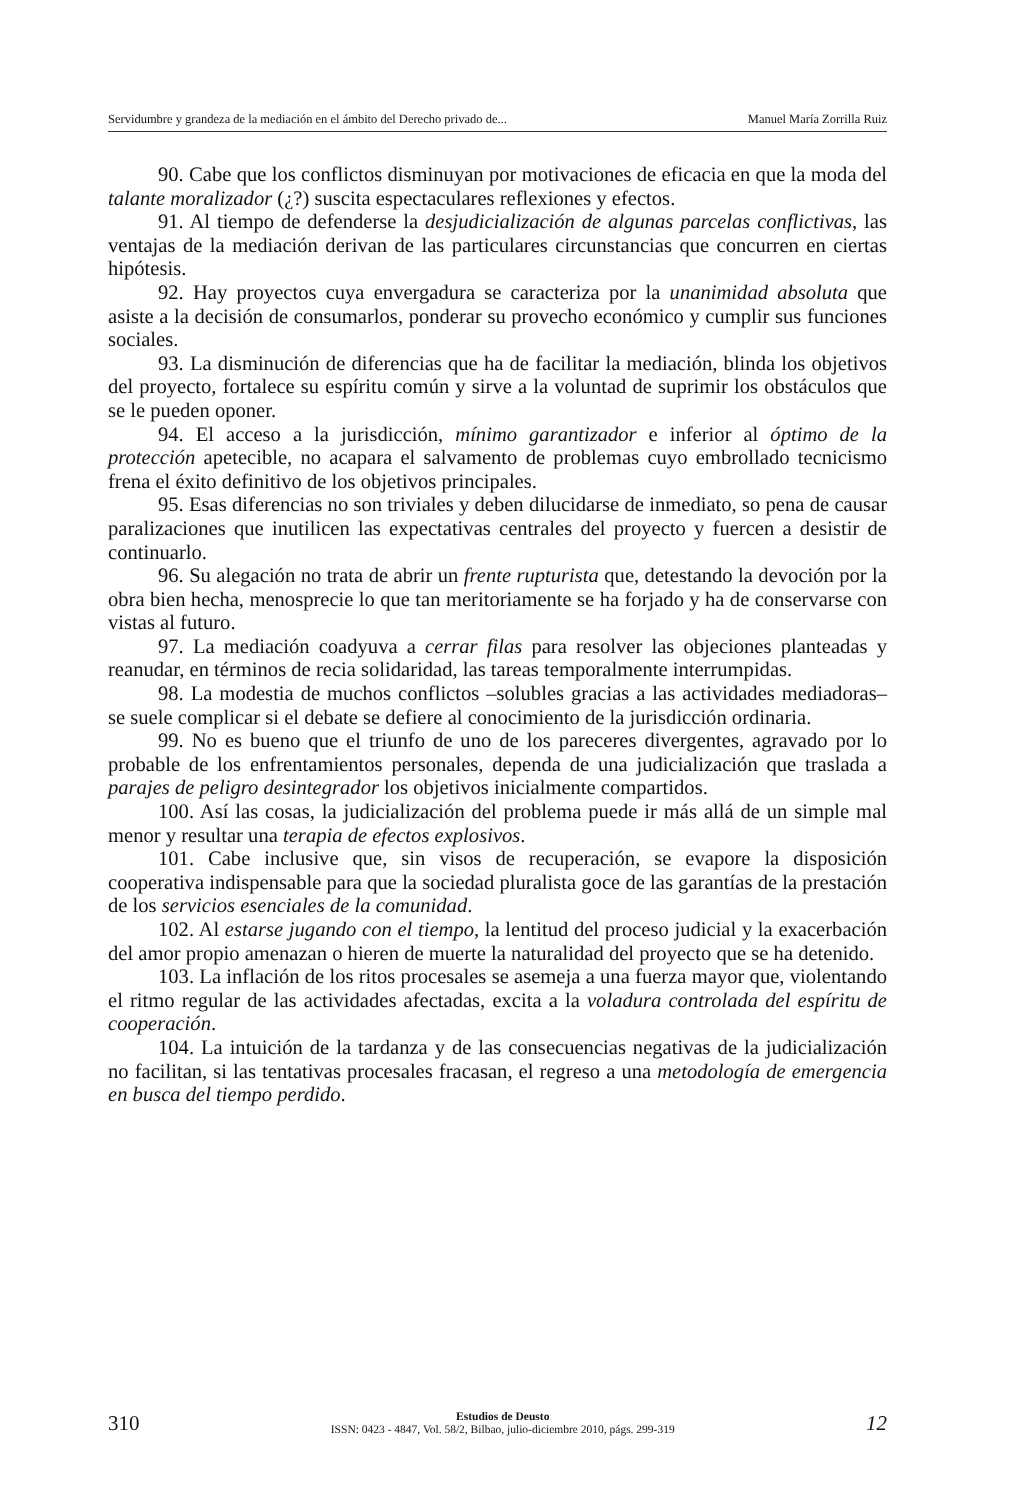Servidumbre y grandeza de la mediación en el ámbito del Derecho privado de... Manuel María Zorrilla Ruiz
90. Cabe que los conflictos disminuyan por motivaciones de eficacia en que la moda del talante moralizador (¿?) suscita espectaculares reflexiones y efectos.
91. Al tiempo de defenderse la desjudicialización de algunas parcelas conflictivas, las ventajas de la mediación derivan de las particulares circunstancias que concurren en ciertas hipótesis.
92. Hay proyectos cuya envergadura se caracteriza por la unanimidad absoluta que asiste a la decisión de consumarlos, ponderar su provecho económico y cumplir sus funciones sociales.
93. La disminución de diferencias que ha de facilitar la mediación, blinda los objetivos del proyecto, fortalece su espíritu común y sirve a la voluntad de suprimir los obstáculos que se le pueden oponer.
94. El acceso a la jurisdicción, mínimo garantizador e inferior al óptimo de la protección apetecible, no acapara el salvamento de problemas cuyo embrollado tecnicismo frena el éxito definitivo de los objetivos principales.
95. Esas diferencias no son triviales y deben dilucidarse de inmediato, so pena de causar paralizaciones que inutilicen las expectativas centrales del proyecto y fuercen a desistir de continuarlo.
96. Su alegación no trata de abrir un frente rupturista que, detestando la devoción por la obra bien hecha, menosprecie lo que tan meritoriamente se ha forjado y ha de conservarse con vistas al futuro.
97. La mediación coadyuva a cerrar filas para resolver las objeciones planteadas y reanudar, en términos de recia solidaridad, las tareas temporalmente interrumpidas.
98. La modestia de muchos conflictos –solubles gracias a las actividades mediadoras– se suele complicar si el debate se defiere al conocimiento de la jurisdicción ordinaria.
99. No es bueno que el triunfo de uno de los pareceres divergentes, agravado por lo probable de los enfrentamientos personales, dependa de una judicialización que traslada a parajes de peligro desintegrador los objetivos inicialmente compartidos.
100. Así las cosas, la judicialización del problema puede ir más allá de un simple mal menor y resultar una terapia de efectos explosivos.
101. Cabe inclusive que, sin visos de recuperación, se evapore la disposición cooperativa indispensable para que la sociedad pluralista goce de las garantías de la prestación de los servicios esenciales de la comunidad.
102. Al estarse jugando con el tiempo, la lentitud del proceso judicial y la exacerbación del amor propio amenazan o hieren de muerte la naturalidad del proyecto que se ha detenido.
103. La inflación de los ritos procesales se asemeja a una fuerza mayor que, violentando el ritmo regular de las actividades afectadas, excita a la voladura controlada del espíritu de cooperación.
104. La intuición de la tardanza y de las consecuencias negativas de la judicialización no facilitan, si las tentativas procesales fracasan, el regreso a una metodología de emergencia en busca del tiempo perdido.
310
Estudios de Deusto
ISSN: 0423 - 4847, Vol. 58/2, Bilbao, julio-diciembre 2010, págs. 299-319
12